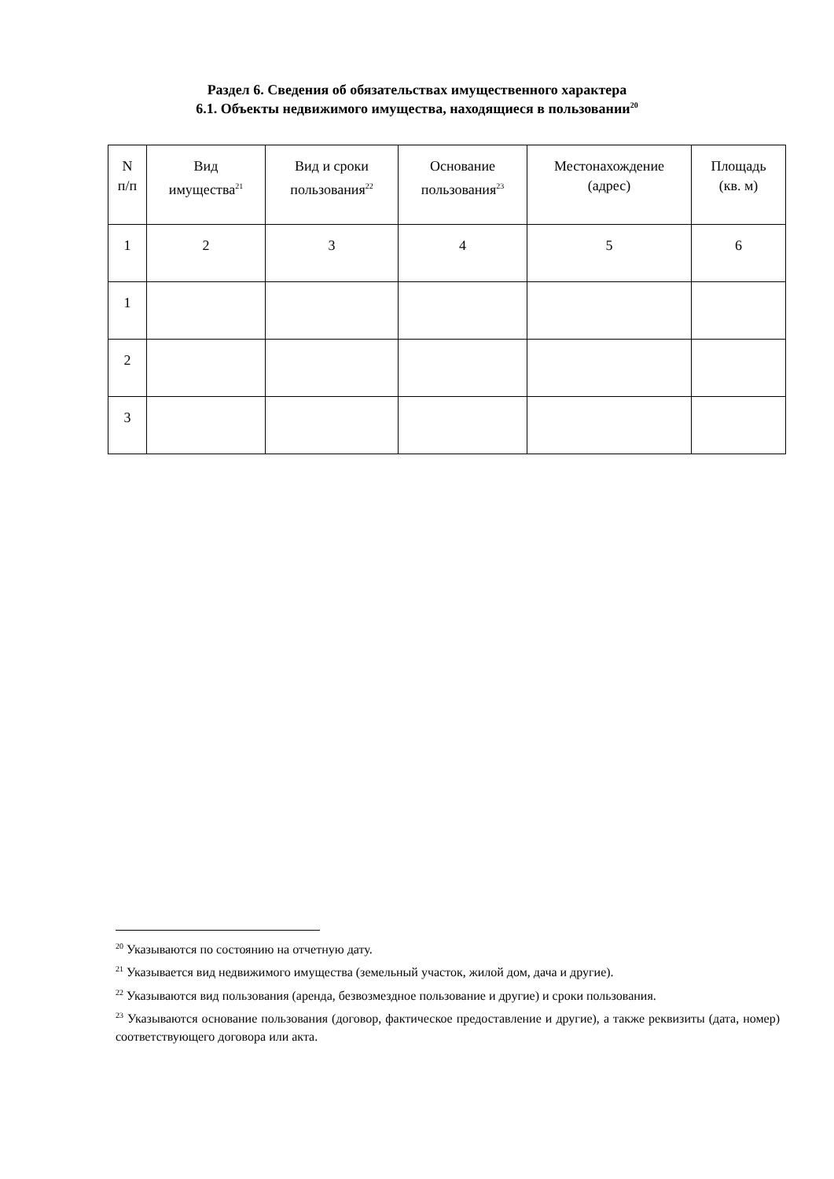Раздел 6. Сведения об обязательствах имущественного характера
6.1. Объекты недвижимого имущества, находящиеся в пользовании<sup>20</sup>
| N п/п | Вид имущества<sup>21</sup> | Вид и сроки пользования<sup>22</sup> | Основание пользования<sup>23</sup> | Местонахождение (адрес) | Площадь (кв. м) |
| --- | --- | --- | --- | --- | --- |
| 1 | 2 | 3 | 4 | 5 | 6 |
| 1 | | | | | |
| 2 | | | | | |
| 3 | | | | | |
<sup>20</sup> Указываются по состоянию на отчетную дату.
<sup>21</sup> Указывается вид недвижимого имущества (земельный участок, жилой дом, дача и другие).
<sup>22</sup> Указываются вид пользования (аренда, безвозмездное пользование и другие) и сроки пользования.
<sup>23</sup> Указываются основание пользования (договор, фактическое предоставление и другие), а также реквизиты (дата, номер) соответствующего договора или акта.